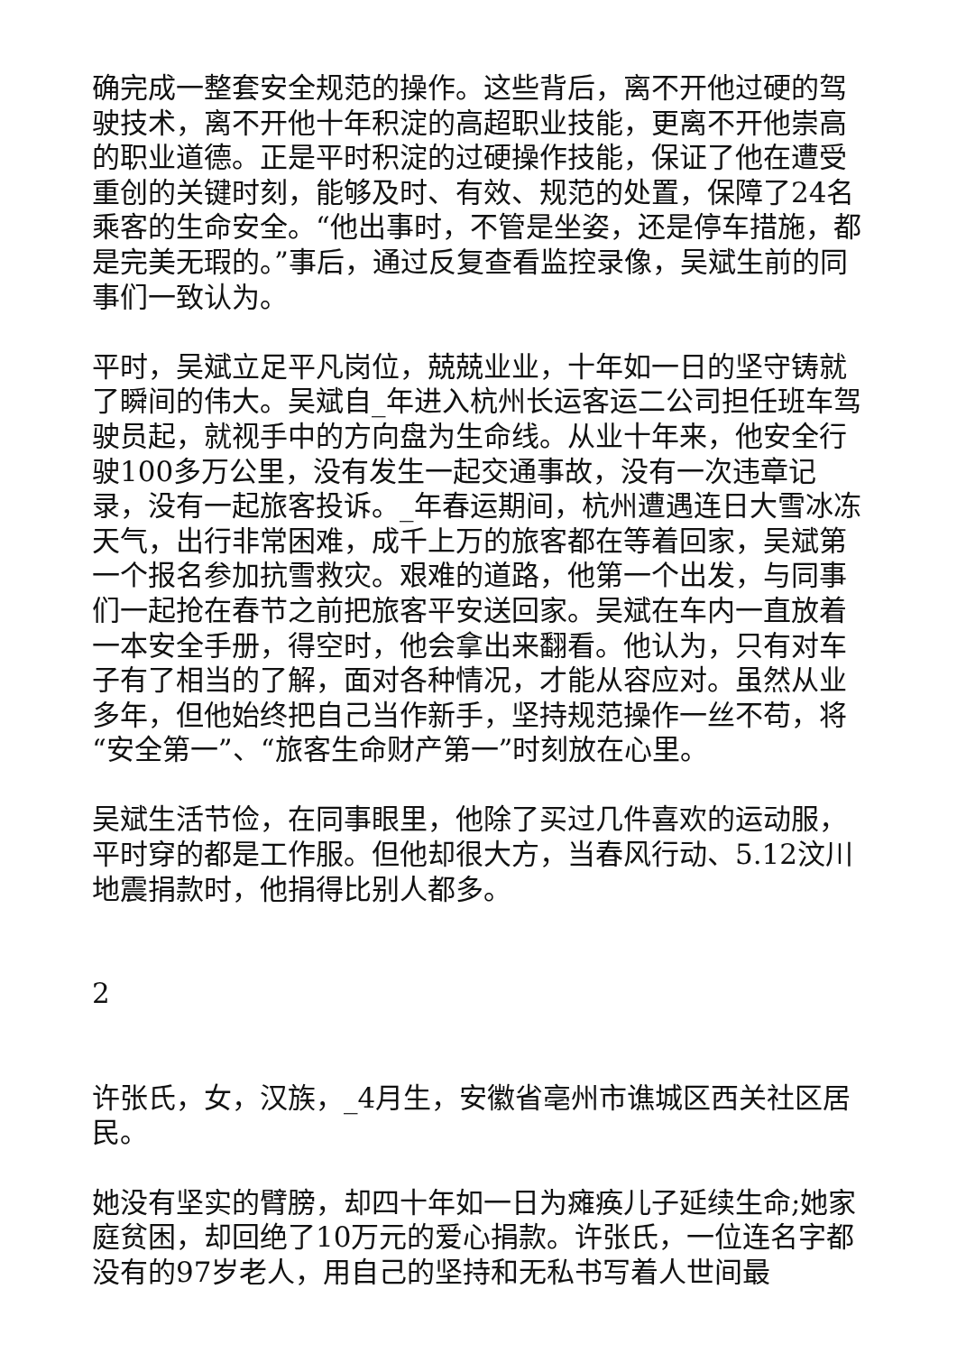确完成一整套安全规范的操作。这些背后，离不开他过硬的驾驶技术，离不开他十年积淀的高超职业技能，更离不开他崇高的职业道德。正是平时积淀的过硬操作技能，保证了他在遭受重创的关键时刻，能够及时、有效、规范的处置，保障了24名乘客的生命安全。“他出事时，不管是坐姿，还是停车措施，都是完美无瑕的。”事后，通过反复查看监控录像，吴斌生前的同事们一致认为。
平时，吴斌立足平凡岗位，兢兢业业，十年如一日的坚守铸就了瞬间的伟大。吴斌自_年进入杭州长运客运二公司担任班车驾驶员起，就视手中的方向盘为生命线。从业十年来，他安全行驶100多万公里，没有发生一起交通事故，没有一次违章记录，没有一起旅客投诉。_年春运期间，杭州遭遇连日大雪冰冻天气，出行非常困难，成千上万的旅客都在等着回家，吴斌第一个报名参加抗雪救灾。艰难的道路，他第一个出发，与同事们一起抢在春节之前把旅客平安送回家。吴斌在车内一直放着一本安全手册，得空时，他会拿出来翻看。他认为，只有对车子有了相当的了解，面对各种情况，才能从容应对。虽然从业多年，但他始终把自己当作新手，坚持规范操作一丝不苟，将“安全第一”、“旅客生命财产第一”时刻放在心里。
吴斌生活节俭，在同事眼里，他除了买过几件喜欢的运动服，平时穿的都是工作服。但他却很大方，当春风行动、5.12汶川地震捐款时，他捐得比别人都多。
2
许张氏，女，汉族，_4月生，安徽省亳州市谯城区西关社区居民。
她没有坚实的臂膀，却四十年如一日为瘫痪儿子延续生命;她家庭贫困，却回绝了10万元的爱心捐款。许张氏，一位连名字都没有的97岁老人，用自己的坚持和无私书写着人世间最